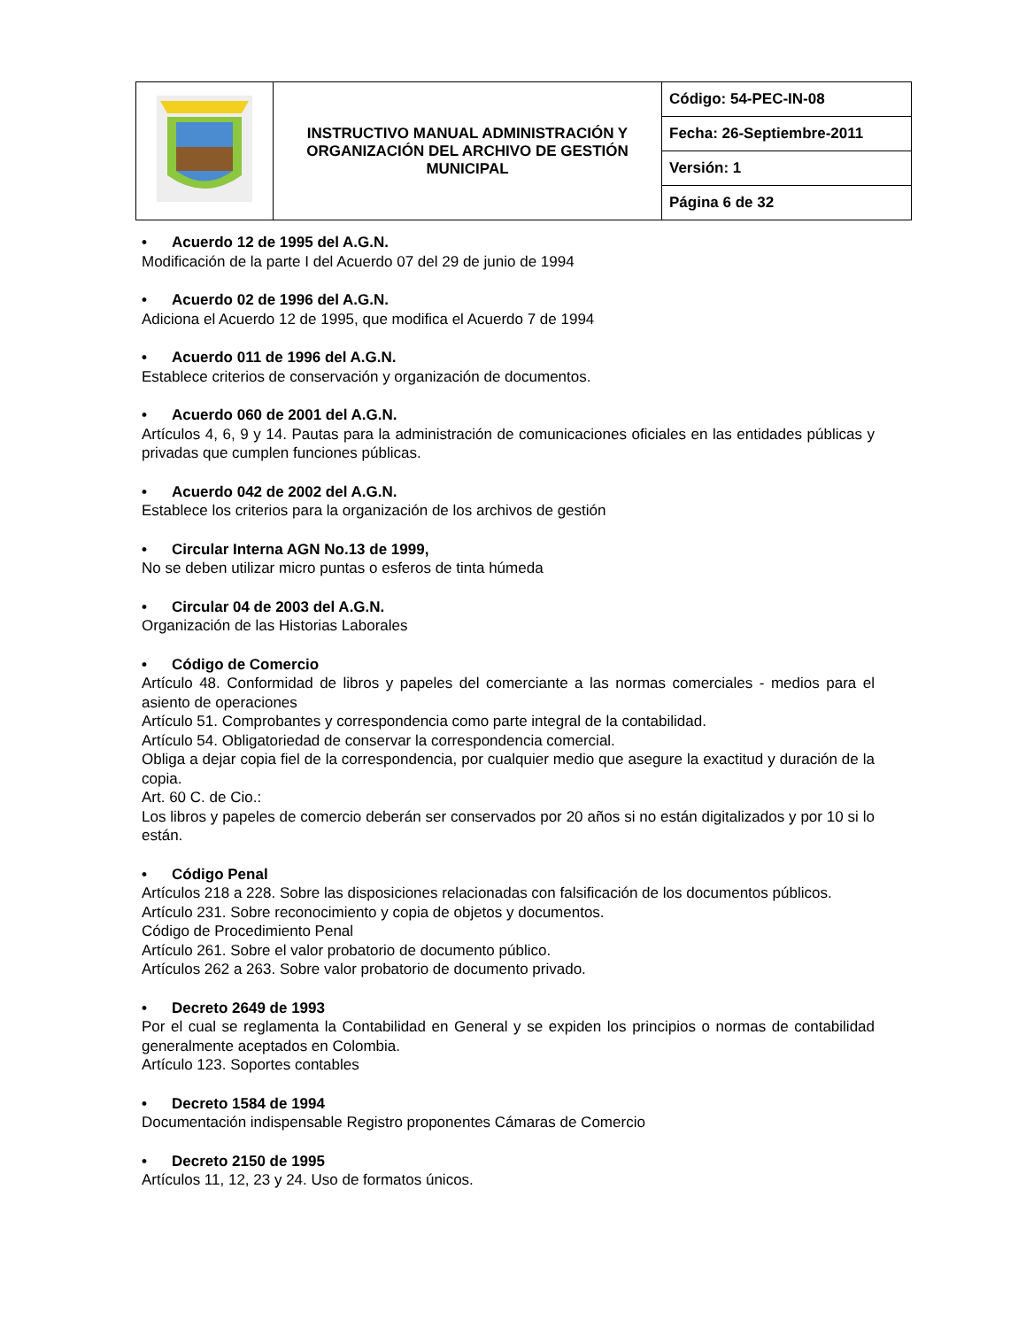| | INSTRUCTIVO MANUAL ADMINISTRACIÓN Y ORGANIZACIÓN DEL ARCHIVO DE GESTIÓN MUNICIPAL | Código: 54-PEC-IN-08 |
| | | Fecha: 26-Septiembre-2011 |
| | | Versión: 1 |
| | | Página 6 de 32 |
• Acuerdo 12 de 1995 del A.G.N.
Modificación de la parte I del Acuerdo 07 del 29 de junio de 1994
• Acuerdo 02 de 1996 del A.G.N.
Adiciona el Acuerdo 12 de 1995, que modifica el Acuerdo 7 de 1994
• Acuerdo 011 de 1996 del A.G.N.
Establece criterios de conservación y organización de documentos.
• Acuerdo 060 de 2001 del A.G.N.
Artículos 4, 6, 9 y 14. Pautas para la administración de comunicaciones oficiales en las entidades públicas y privadas que cumplen funciones públicas.
• Acuerdo 042 de 2002 del A.G.N.
Establece los criterios para la organización de los archivos de gestión
• Circular Interna AGN No.13 de 1999,
No se deben utilizar micro puntas o esferos de tinta húmeda
• Circular 04 de 2003 del A.G.N.
Organización de las Historias Laborales
• Código de Comercio
Artículo 48. Conformidad de libros y papeles del comerciante a las normas comerciales - medios para el asiento de operaciones
Artículo 51. Comprobantes y correspondencia como parte integral de la contabilidad.
Artículo 54. Obligatoriedad de conservar la correspondencia comercial.
Obliga a dejar copia fiel de la correspondencia, por cualquier medio que asegure la exactitud y duración de la copia.
Art. 60 C. de Cio.:
Los libros y papeles de comercio deberán ser conservados por 20 años si no están digitalizados y por 10 si lo están.
• Código Penal
Artículos 218 a 228. Sobre las disposiciones relacionadas con falsificación de los documentos públicos.
Artículo 231. Sobre reconocimiento y copia de objetos y documentos.
Código de Procedimiento Penal
Artículo 261. Sobre el valor probatorio de documento público.
Artículos 262 a 263. Sobre valor probatorio de documento privado.
• Decreto 2649 de 1993
Por el cual se reglamenta la Contabilidad en General y se expiden los principios o normas de contabilidad generalmente aceptados en Colombia.
Artículo 123. Soportes contables
• Decreto 1584 de 1994
Documentación indispensable Registro proponentes Cámaras de Comercio
• Decreto 2150 de 1995
Artículos 11, 12, 23 y 24. Uso de formatos únicos.